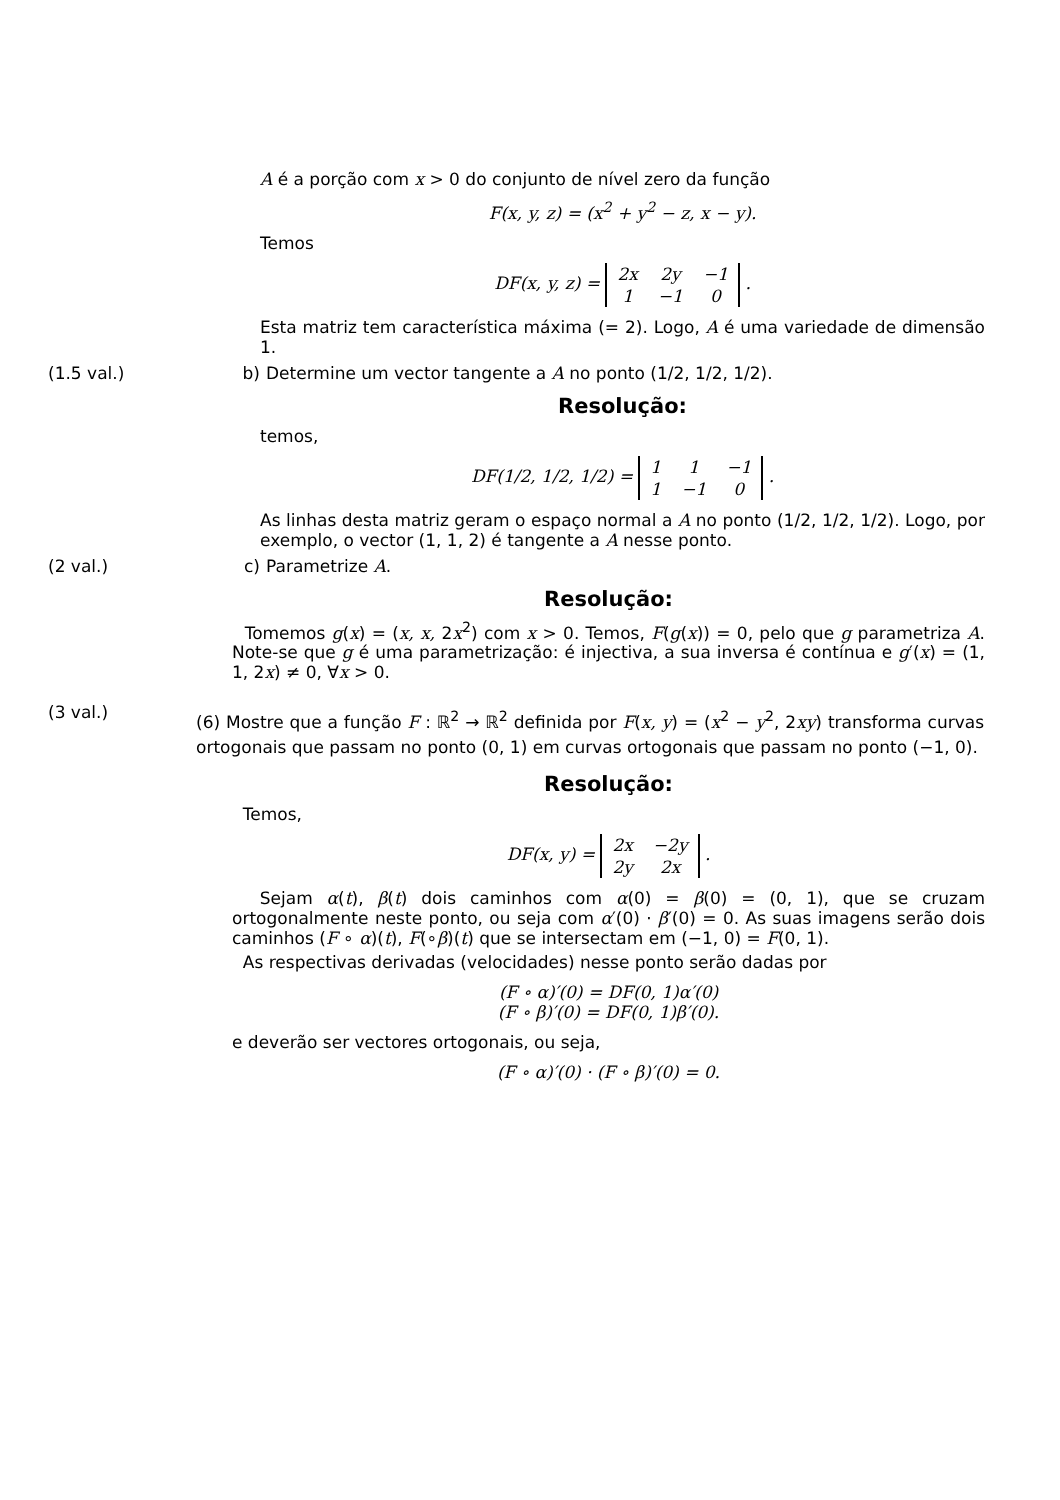A é a porção com x > 0 do conjunto de nível zero da função
F(x, y, z) = (x<sup>2</sup> + y<sup>2</sup> − z, x − y).
Temos
DF(x, y, z) =
| 2x | 2y | −1 |
| 1 | −1 | 0 |
.
Esta matriz tem característica máxima (= 2). Logo, A é uma variedade de dimensão 1.
(1.5 val.) b) Determine um vector tangente a A no ponto (1/2, 1/2, 1/2).
Resolução:
temos,
DF(1/2, 1/2, 1/2) =
| 1 | 1 | −1 |
| 1 | −1 | 0 |
.
As linhas desta matriz geram o espaço normal a A no ponto (1/2, 1/2, 1/2). Logo, por exemplo, o vector (1, 1, 2) é tangente a A nesse ponto.
(2 val.) c) Parametrize A.
Resolução:
Tomemos g(x) = (x, x, 2x<sup>2</sup>) com x > 0. Temos, F(g(x)) = 0, pelo que g parametriza A. Note-se que g é uma parametrização: é injectiva, a sua inversa é contínua e g′(x) = (1, 1, 2x) ≠ 0, ∀x > 0.
(3 val.)
(6) Mostre que a função F : ℝ<sup>2</sup> → ℝ<sup>2</sup> definida por F(x, y) = (x<sup>2</sup> − y<sup>2</sup>, 2xy) transforma curvas ortogonais que passam no ponto (0, 1) em curvas ortogonais que passam no ponto (−1, 0).
Resolução:
Temos,
DF(x, y) =
| 2x | −2y |
| 2y | 2x |
.
Sejam α(t), β(t) dois caminhos com α(0) = β(0) = (0, 1), que se cruzam ortogonalmente neste ponto, ou seja com α′(0) · β′(0) = 0. As suas imagens serão dois caminhos (F ∘ α)(t), F(∘β)(t) que se intersectam em (−1, 0) = F(0, 1).
As respectivas derivadas (velocidades) nesse ponto serão dadas por
(F ∘ α)′(0) = DF(0, 1)α′(0)
(F ∘ β)′(0) = DF(0, 1)β′(0).
e deverão ser vectores ortogonais, ou seja,
(F ∘ α)′(0) · (F ∘ β)′(0) = 0.